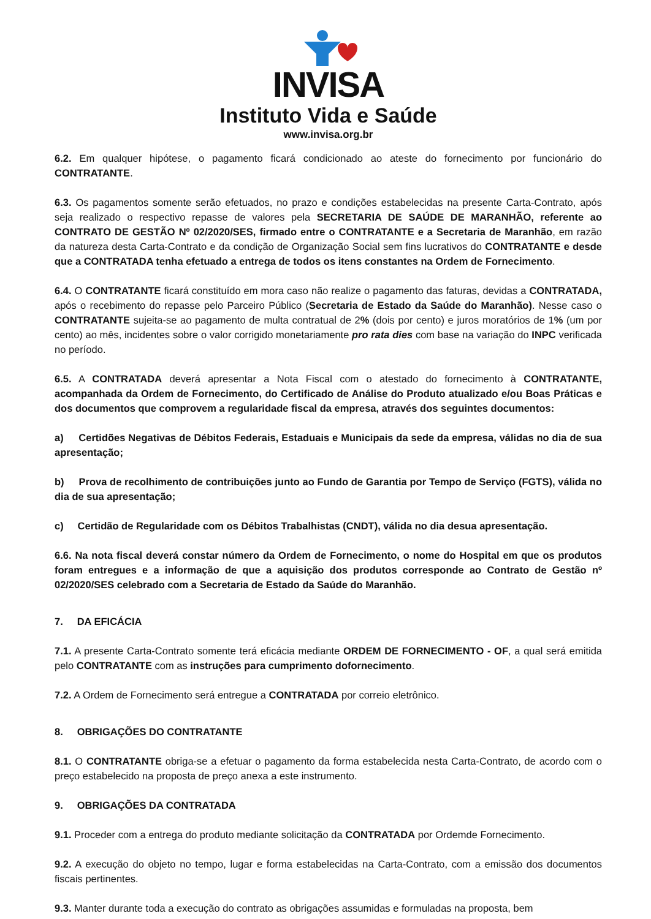INVISA
Instituto Vida e Saúde
www.invisa.org.br
6.2. Em qualquer hipótese, o pagamento ficará condicionado ao ateste do fornecimento por funcionário do CONTRATANTE.
6.3. Os pagamentos somente serão efetuados, no prazo e condições estabelecidas na presente Carta-Contrato, após seja realizado o respectivo repasse de valores pela SECRETARIA DE SAÚDE DE MARANHÃO, referente ao CONTRATO DE GESTÃO Nº 02/2020/SES, firmado entre o CONTRATANTE e a Secretaria de Maranhão, em razão da natureza desta Carta-Contrato e da condição de Organização Social sem fins lucrativos do CONTRATANTE e desde que a CONTRATADA tenha efetuado a entrega de todos os itens constantes na Ordem de Fornecimento.
6.4. O CONTRATANTE ficará constituído em mora caso não realize o pagamento das faturas, devidas a CONTRATADA, após o recebimento do repasse pelo Parceiro Público (Secretaria de Estado da Saúde do Maranhão). Nesse caso o CONTRATANTE sujeita-se ao pagamento de multa contratual de 2% (dois por cento) e juros moratórios de 1% (um por cento) ao mês, incidentes sobre o valor corrigido monetariamente pro rata dies com base na variação do INPC verificada no período.
6.5. A CONTRATADA deverá apresentar a Nota Fiscal com o atestado do fornecimento à CONTRATANTE, acompanhada da Ordem de Fornecimento, do Certificado de Análise do Produto atualizado e/ou Boas Práticas e dos documentos que comprovem a regularidade fiscal da empresa, através dos seguintes documentos:
a) Certidões Negativas de Débitos Federais, Estaduais e Municipais da sede da empresa, válidas no dia de sua apresentação;
b) Prova de recolhimento de contribuições junto ao Fundo de Garantia por Tempo de Serviço (FGTS), válida no dia de sua apresentação;
c) Certidão de Regularidade com os Débitos Trabalhistas (CNDT), válida no dia desua apresentação.
6.6. Na nota fiscal deverá constar número da Ordem de Fornecimento, o nome do Hospital em que os produtos foram entregues e a informação de que a aquisição dos produtos corresponde ao Contrato de Gestão nº 02/2020/SES celebrado com a Secretaria de Estado da Saúde do Maranhão.
7. DA EFICÁCIA
7.1. A presente Carta-Contrato somente terá eficácia mediante ORDEM DE FORNECIMENTO - OF, a qual será emitida pelo CONTRATANTE com as instruções para cumprimento dofornecimento.
7.2. A Ordem de Fornecimento será entregue a CONTRATADA por correio eletrônico.
8. OBRIGAÇÕES DO CONTRATANTE
8.1. O CONTRATANTE obriga-se a efetuar o pagamento da forma estabelecida nesta Carta-Contrato, de acordo com o preço estabelecido na proposta de preço anexa a este instrumento.
9. OBRIGAÇÕES DA CONTRATADA
9.1. Proceder com a entrega do produto mediante solicitação da CONTRATADA por Ordemde Fornecimento.
9.2. A execução do objeto no tempo, lugar e forma estabelecidas na Carta-Contrato, com a emissão dos documentos fiscais pertinentes.
9.3. Manter durante toda a execução do contrato as obrigações assumidas e formuladas na proposta, bem